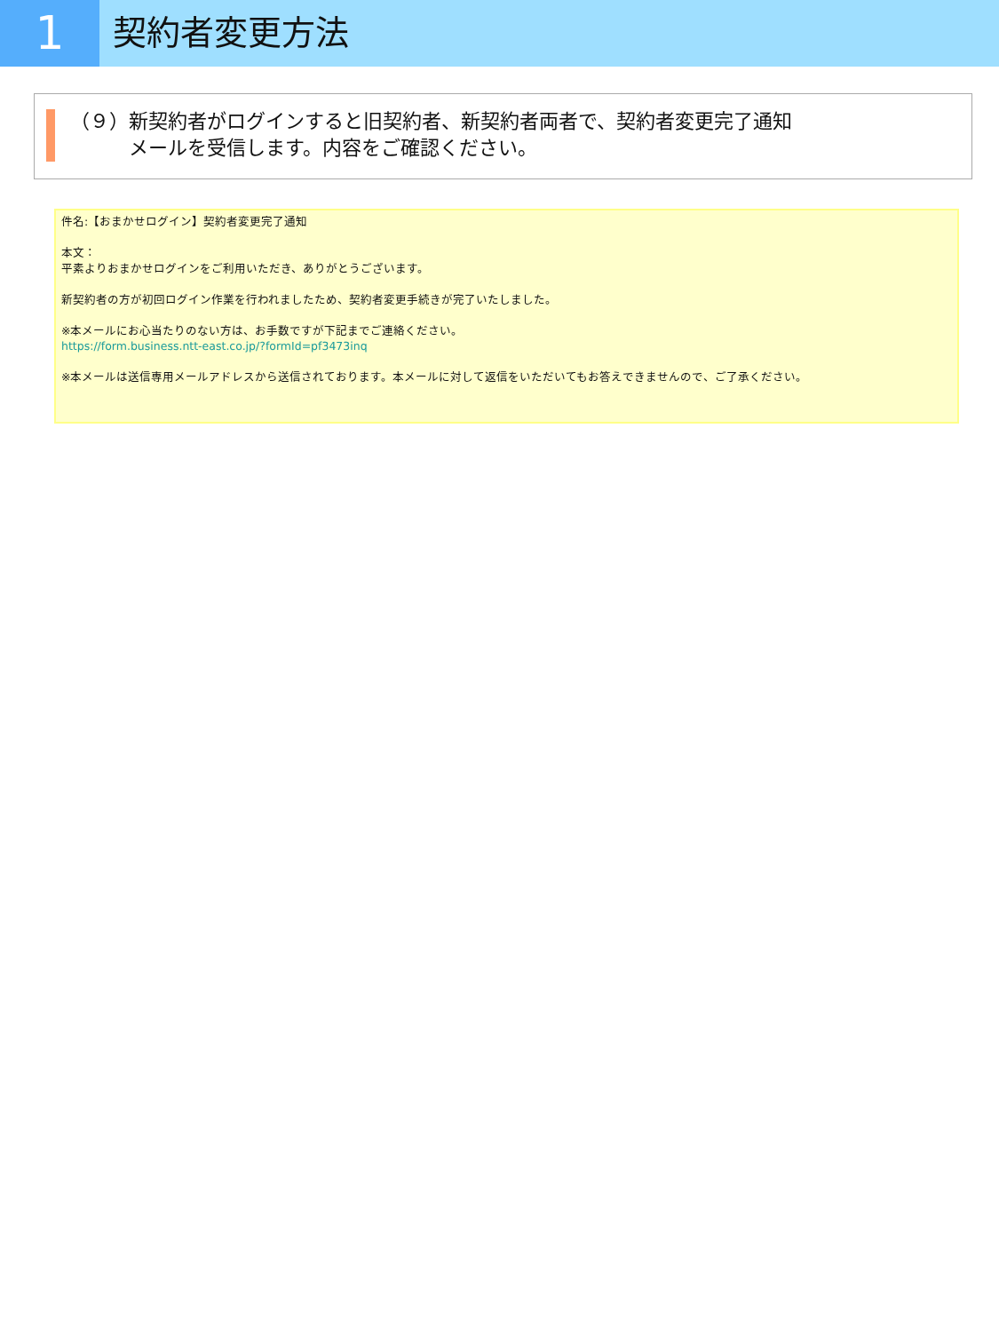1
契約者変更方法
（９）新契約者がログインすると旧契約者、新契約者両者で、契約者変更完了通知
　　　メールを受信します。内容をご確認ください。
件名:【おまかせログイン】契約者変更完了通知
本文：
平素よりおまかせログインをご利用いただき、ありがとうございます。
新契約者の方が初回ログイン作業を行われましたため、契約者変更手続きが完了いたしました。
※本メールにお心当たりのない方は、お手数ですが下記までご連絡ください。
https://form.business.ntt-east.co.jp/?formId=pf3473inq
※本メールは送信専用メールアドレスから送信されております。本メールに対して返信をいただいてもお答えできませんので、ご了承ください。